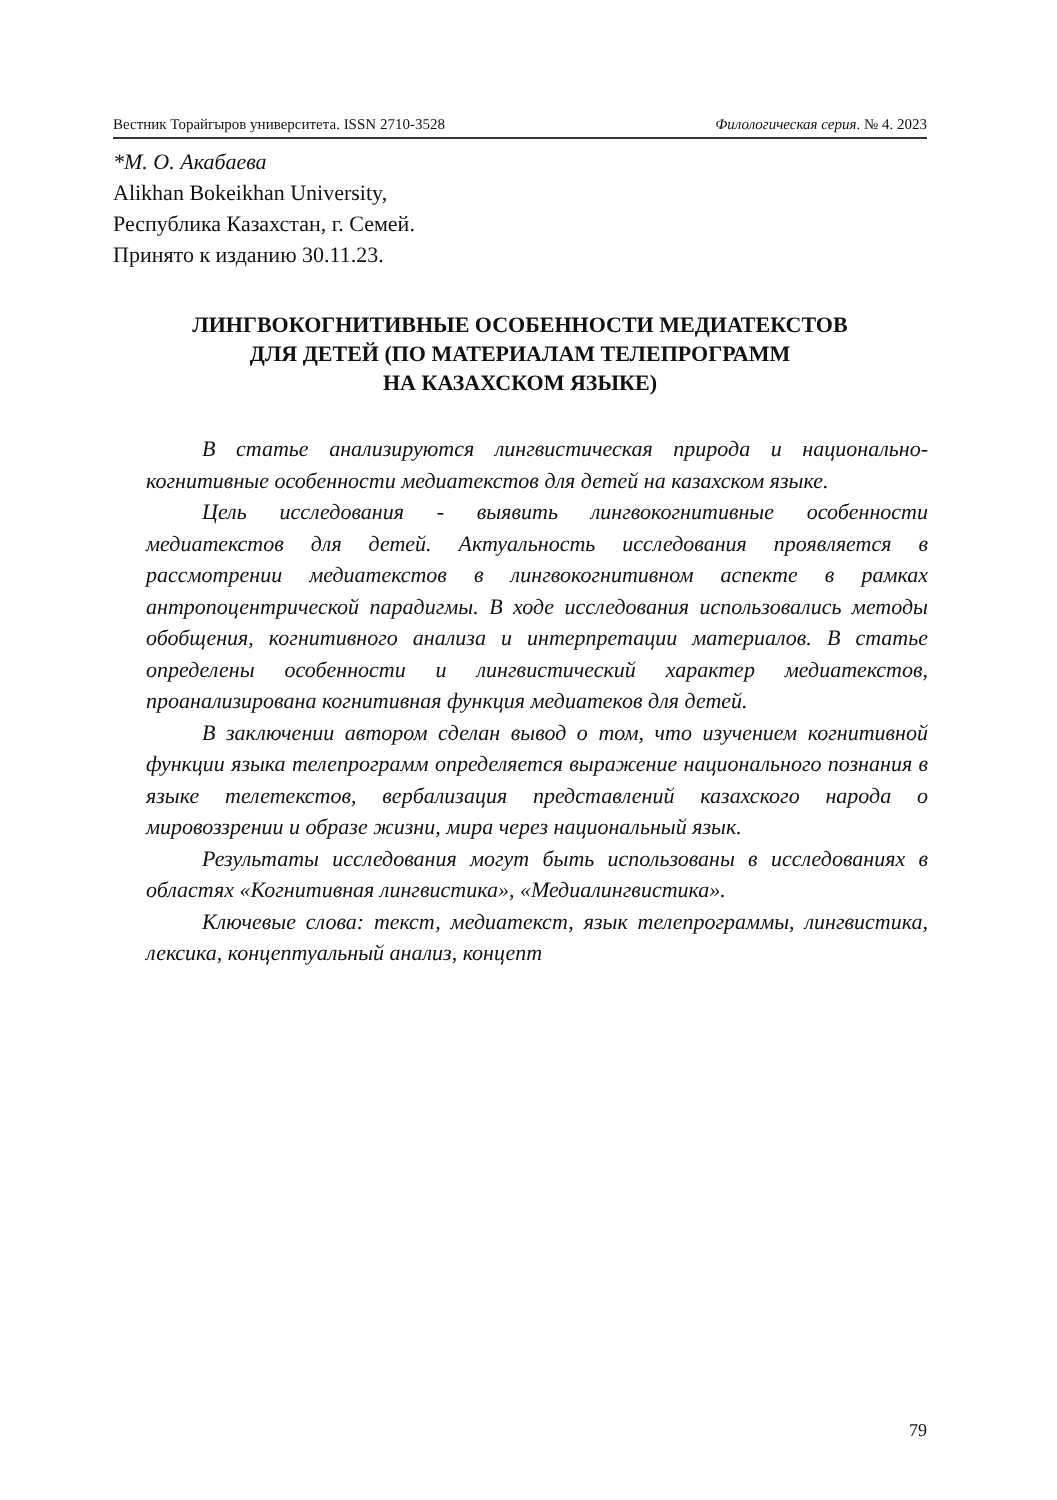Вестник Торайгыров университета. ISSN 2710-3528 Филологическая серия. № 4. 2023
*М. О. Акабаева
Alikhan Bokeikhan University,
Республика Казахстан, г. Семей.
Принято к изданию 30.11.23.
ЛИНГВОКОГНИТИВНЫЕ ОСОБЕННОСТИ МЕДИАТЕКСТОВ
ДЛЯ ДЕТЕЙ (ПО МАТЕРИАЛАМ ТЕЛЕПРОГРАММ
НА КАЗАХСКОМ ЯЗЫКЕ)
В статье анализируются лингвистическая природа и национально-когнитивные особенности медиатекстов для детей на казахском языке.
Цель исследования - выявить лингвокогнитивные особенности медиатекстов для детей. Актуальность исследования проявляется в рассмотрении медиатекстов в лингвокогнитивном аспекте в рамках антропоцентрической парадигмы. В ходе исследования использовались методы обобщения, когнитивного анализа и интерпретации материалов. В статье определены особенности и лингвистический характер медиатекстов, проанализирована когнитивная функция медиатеков для детей.
В заключении автором сделан вывод о том, что изучением когнитивной функции языка телепрограмм определяется выражение национального познания в языке телетекстов, вербализация представлений казахского народа о мировоззрении и образе жизни, мира через национальный язык.
Результаты исследования могут быть использованы в исследованиях в областях «Когнитивная лингвистика», «Медиалингвистика».
Ключевые слова: текст, медиатекст, язык телепрограммы, лингвистика, лексика, концептуальный анализ, концепт
79